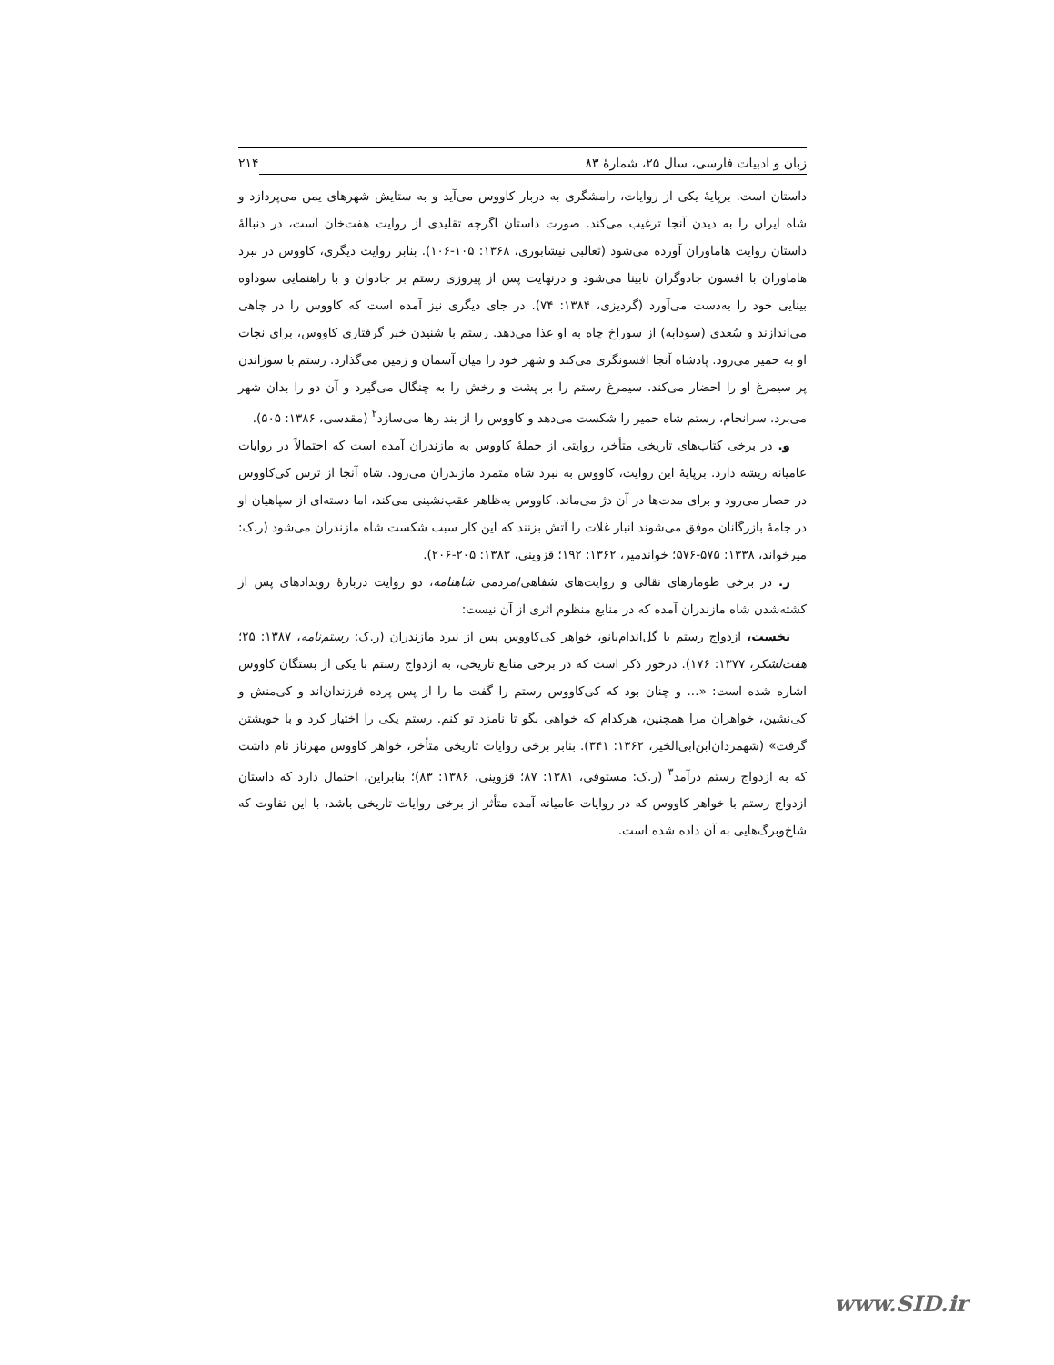زبان و ادبیات فارسی، سال ۲۵، شمارهٔ ۸۳ ۲۱۴
داستان است. برپایهٔ یکی از روایات، رامشگری به دربار کاووس می‌آید و به ستایش شهرهای یمن می‌پردازد و شاه ایران را به دیدن آنجا ترغیب می‌کند. صورت داستان اگرچه تقلیدی از روایت هفت‌خان است، در دنبالهٔ داستان روایت هاماوران آورده می‌شود (ثعالبی نیشابوری، ۱۳۶۸: ۱۰۵-۱۰۶). بنابر روایت دیگری، کاووس در نبرد هاماوران با افسون جادوگران نابینا می‌شود و درنهایت پس از پیروزی رستم بر جادوان و با راهنمایی سوداوه بینایی خود را به‌دست می‌آورد (گردیزی، ۱۳۸۴: ۷۴). در جای دیگری نیز آمده است که کاووس را در چاهی می‌اندازند و سُعدی (سودابه) از سوراخ چاه به او غذا می‌دهد. رستم با شنیدن خبر گرفتاری کاووس، برای نجات او به حمیر می‌رود. پادشاه آنجا افسونگری می‌کند و شهر خود را میان آسمان و زمین می‌گذارد. رستم با سوزاندن پر سیمرغ او را احضار می‌کند. سیمرغ رستم را بر پشت و رخش را به چنگال می‌گیرد و آن دو را بدان شهر می‌برد. سرانجام، رستم شاه حمیر را شکست می‌دهد و کاووس را از بند رها می‌سازد<sup>۲</sup> (مقدسی، ۱۳۸۶: ۵۰۵).
و. در برخی کتاب‌های تاریخی متأخر، روایتی از حملهٔ کاووس به مازندران آمده است که احتمالاً در روایات عامیانه ریشه دارد. برپایهٔ این روایت، کاووس به نبرد شاه متمرد مازندران می‌رود. شاه آنجا از ترس کی‌کاووس در حصار می‌رود و برای مدت‌ها در آن دژ می‌ماند. کاووس به‌ظاهر عقب‌نشینی می‌کند، اما دسته‌ای از سپاهیان او در جامهٔ بازرگانان موفق می‌شوند انبار غلات را آتش بزنند که این کار سبب شکست شاه مازندران می‌شود (ر.ک: میرخواند، ۱۳۳۸: ۵۷۵-۵۷۶؛ خواندمیر، ۱۳۶۲: ۱۹۲؛ قزوینی، ۱۳۸۳: ۲۰۵-۲۰۶).
ز. در برخی طومارهای نقالی و روایت‌های شفاهی/مردمی شاهنامه، دو روایت دربارهٔ رویدادهای پس از کشته‌شدن شاه مازندران آمده که در منابع منظوم اثری از آن نیست:
نخست، ازدواج رستم با گل‌اندام‌بانو، خواهر کی‌کاووس پس از نبرد مازندران (ر.ک: رستم‌نامه، ۱۳۸۷: ۲۵؛ هفت‌لشکر، ۱۳۷۷: ۱۷۶). درخور ذکر است که در برخی منابع تاریخی، به ازدواج رستم با یکی از بستگان کاووس اشاره شده است: «... و چنان بود که کی‌کاووس رستم را گفت ما را از پس پرده فرزندان‌اند و کی‌منش و کی‌نشین، خواهران مرا همچنین، هرکدام که خواهی بگو تا نامزد تو کنم. رستم یکی را اختیار کرد و با خویشتن گرفت» (شهمردان‌ابن‌ابی‌الخیر، ۱۳۶۲: ۳۴۱). بنابر برخی روایات تاریخی متأخر، خواهر کاووس مهرناز نام داشت که به ازدواج رستم درآمد<sup>۳</sup> (ر.ک: مستوفی، ۱۳۸۱: ۸۷؛ قزوینی، ۱۳۸۶: ۸۳)؛ بنابراین، احتمال دارد که داستان ازدواج رستم با خواهر کاووس که در روایات عامیانه آمده متأثر از برخی روایات تاریخی باشد، با این تفاوت که شاخ‌وبرگ‌هایی به آن داده شده است.
www.SID.ir